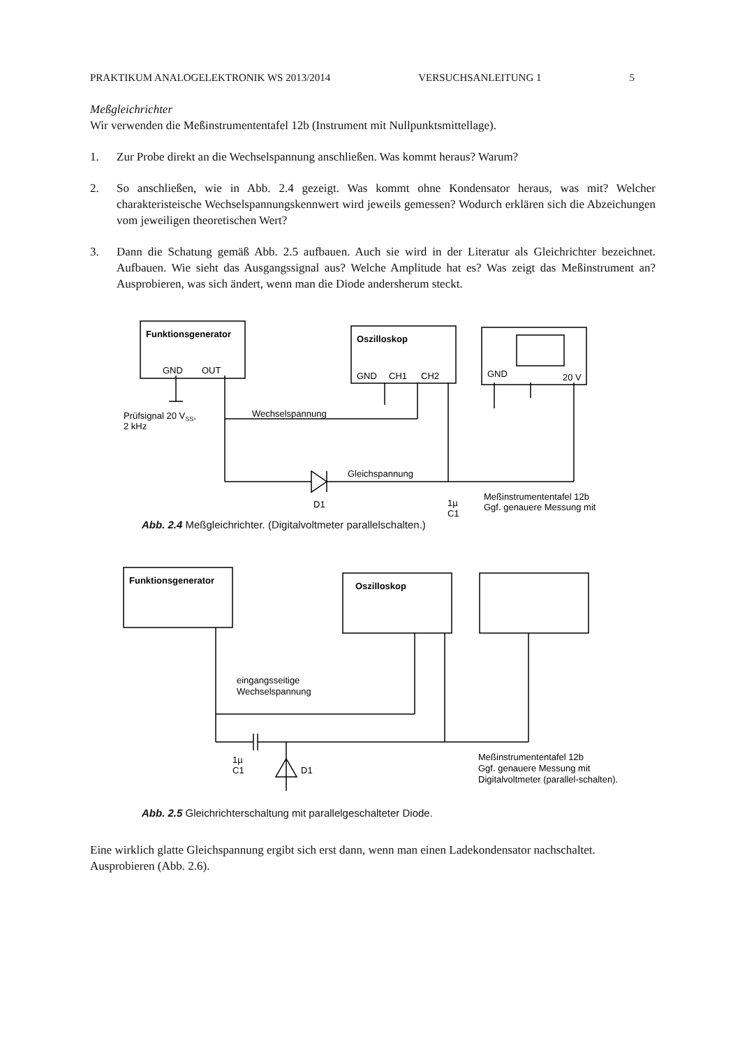PRAKTIKUM ANALOGELEKTRONIK WS 2013/2014 VERSUCHSANLEITUNG 1 5
Meßgleichrichter
Wir verwenden die Meßinstrumententafel 12b (Instrument mit Nullpunktsmittellage).
1. Zur Probe direkt an die Wechselspannung anschließen. Was kommt heraus? Warum?
2. So anschließen, wie in Abb. 2.4 gezeigt. Was kommt ohne Kondensator heraus, was mit? Welcher charakteristeische Wechselspannungskennwert wird jeweils gemessen? Wodurch erklären sich die Abzeichungen vom jeweiligen theoretischen Wert?
3. Dann die Schatung gemäß Abb. 2.5 aufbauen. Auch sie wird in der Literatur als Gleichrichter bezeichnet. Aufbauen. Wie sieht das Ausgangssignal aus? Welche Amplitude hat es? Was zeigt das Meßinstrument an? Ausprobieren, was sich ändert, wenn man die Diode andersherum steckt.
Funktionsgenerator
Oszilloskop
GND
OUT
GND
CH1
CH2
GND
20 V
Prüfsignal 20 VSS,
2 kHz
Wechselspannung
Gleichspannung
D1
1µ
C1
Meßinstrumententafel 12b
Ggf. genauere Messung mit
Abb. 2.4 Meßgleichrichter. (Digitalvoltmeter parallelschalten.)
Funktionsgenerator
Oszilloskop
eingangsseitige
Wechselspannung
1µ
C1
D1
Meßinstrumententafel 12b
Ggf. genauere Messung mit
Digitalvoltmeter (parallel-schalten).
Abb. 2.5 Gleichrichterschaltung mit parallelgeschalteter Diode.
Eine wirklich glatte Gleichspannung ergibt sich erst dann, wenn man einen Ladekondensator nachschaltet. Ausprobieren (Abb. 2.6).